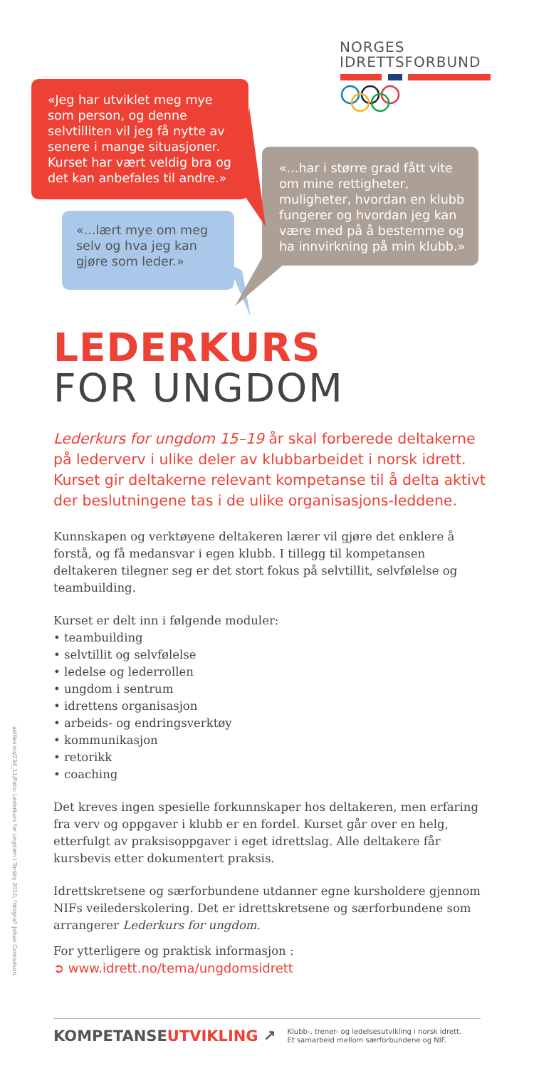«Jeg har utviklet meg mye som person, og denne selvtilliten vil jeg få nytte av senere i mange situasjoner. Kurset har vært veldig bra og det kan anbefales til andre.»
«...lært mye om meg selv og hva jeg kan gjøre som leder.»
NORGES
IDRETTSFORBUND
«...har i større grad fått vite om mine rettigheter, muligheter, hvordan en klubb fungerer og hvordan jeg kan være med på å bestemme og ha innvirkning på min klubb.»
LEDERKURS
FOR UNGDOM
Lederkurs for ungdom 15–19 år skal forberede deltakerne på lederverv i ulike deler av klubbarbeidet i norsk idrett. Kurset gir deltakerne relevant kompetanse til å delta aktivt der beslutningene tas i de ulike organisasjons-leddene.
Kunnskapen og verktøyene deltakeren lærer vil gjøre det enklere å forstå, og få medansvar i egen klubb. I tillegg til kompetansen deltakeren tilegner seg er det stort fokus på selvtillit, selvfølelse og teambuilding.
Kurset er delt inn i følgende moduler:
• teambuilding
• selvtillit og selvfølelse
• ledelse og lederrollen
• ungdom i sentrum
• idrettens organisasjon
• arbeids- og endringsverktøy
• kommunikasjon
• retorikk
• coaching
Det kreves ingen spesielle forkunnskaper hos deltakeren, men erfaring fra verv og oppgaver i klubb er en fordel. Kurset går over en helg, etterfulgt av praksisoppgaver i eget idrettslag. Alle deltakere får kursbevis etter dokumentert praksis.
Idrettskretsene og særforbundene utdanner egne kursholdere gjennom NIFs veilederskolering. Det er idrettskretsene og særforbundene som arrangerer Lederkurs for ungdom.
For ytterligere og praktisk informasjon :
➲ www.idrett.no/tema/ungdomsidrett
akilles.no/234_11/Foto: Lederkurs for ungdom i Torsby 2010, fotograf: Johan Conradson.
KOMPETANSEUTVIKLING ↗
Klubb-, trener- og ledelsesutvikling i norsk idrett.
Et samarbeid mellom særforbundene og NIF.